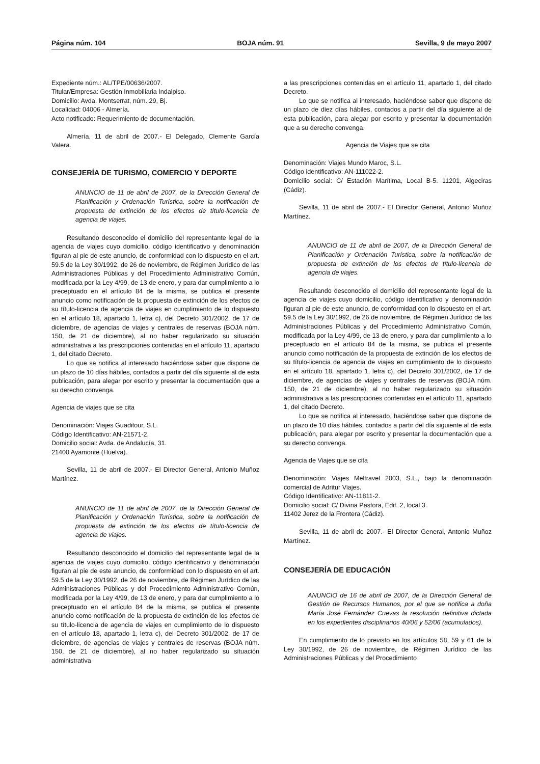Página núm. 104 BOJA núm. 91 Sevilla, 9 de mayo 2007
Expediente núm.: AL/TPE/00636/2007.
Titular/Empresa: Gestión Inmobiliaria Indalpiso.
Domicilio: Avda. Montserrat, núm. 29, Bj.
Localidad: 04006 - Almería.
Acto notificado: Requerimiento de documentación.
Almería, 11 de abril de 2007.- El Delegado, Clemente García Valera.
CONSEJERÍA DE TURISMO, COMERCIO Y DEPORTE
ANUNCIO de 11 de abril de 2007, de la Dirección General de Planificación y Ordenación Turística, sobre la notificación de propuesta de extinción de los efectos de título-licencia de agencia de viajes.
Resultando desconocido el domicilio del representante legal de la agencia de viajes cuyo domicilio, código identificativo y denominación figuran al pie de este anuncio, de conformidad con lo dispuesto en el art. 59.5 de la Ley 30/1992, de 26 de noviembre, de Régimen Jurídico de las Administraciones Públicas y del Procedimiento Administrativo Común, modificada por la Ley 4/99, de 13 de enero, y para dar cumplimiento a lo preceptuado en el artículo 84 de la misma, se publica el presente anuncio como notificación de la propuesta de extinción de los efectos de su título-licencia de agencia de viajes en cumplimiento de lo dispuesto en el artículo 18, apartado 1, letra c), del Decreto 301/2002, de 17 de diciembre, de agencias de viajes y centrales de reservas (BOJA núm. 150, de 21 de diciembre), al no haber regularizado su situación administrativa a las prescripciones contenidas en el artículo 11, apartado 1, del citado Decreto.
Lo que se notifica al interesado haciéndose saber que dispone de un plazo de 10 días hábiles, contados a partir del día siguiente al de esta publicación, para alegar por escrito y presentar la documentación que a su derecho convenga.
Agencia de viajes que se cita
Denominación: Viajes Guaditour, S.L.
Código Identificativo: AN-21571-2.
Domicilio social: Avda. de Andalucía, 31.
21400 Ayamonte (Huelva).
Sevilla, 11 de abril de 2007.- El Director General, Antonio Muñoz Martínez.
ANUNCIO de 11 de abril de 2007, de la Dirección General de Planificación y Ordenación Turística, sobre la notificación de propuesta de extinción de los efectos de título-licencia de agencia de viajes.
Resultando desconocido el domicilio del representante legal de la agencia de viajes cuyo domicilio, código identificativo y denominación figuran al pie de este anuncio, de conformidad con lo dispuesto en el art. 59.5 de la Ley 30/1992, de 26 de noviembre, de Régimen Jurídico de las Administraciones Públicas y del Procedimiento Administrativo Común, modificada por la Ley 4/99, de 13 de enero, y para dar cumplimiento a lo preceptuado en el artículo 84 de la misma, se publica el presente anuncio como notificación de la propuesta de extinción de los efectos de su título-licencia de agencia de viajes en cumplimiento de lo dispuesto en el artículo 18, apartado 1, letra c), del Decreto 301/2002, de 17 de diciembre, de agencias de viajes y centrales de reservas (BOJA núm. 150, de 21 de diciembre), al no haber regularizado su situación administrativa
a las prescripciones contenidas en el artículo 11, apartado 1, del citado Decreto.
Lo que se notifica al interesado, haciéndose saber que dispone de un plazo de diez días hábiles, contados a partir del día siguiente al de esta publicación, para alegar por escrito y presentar la documentación que a su derecho convenga.
Agencia de Viajes que se cita
Denominación: Viajes Mundo Maroc, S.L.
Código identificativo: AN-111022-2.
Domicilio social: C/ Estación Marítima, Local B-5. 11201, Algeciras (Cádiz).
Sevilla, 11 de abril de 2007.- El Director General, Antonio Muñoz Martínez.
ANUNCIO de 11 de abril de 2007, de la Dirección General de Planificación y Ordenación Turística, sobre la notificación de propuesta de extinción de los efectos de título-licencia de agencia de viajes.
Resultando desconocido el domicilio del representante legal de la agencia de viajes cuyo domicilio, código identificativo y denominación figuran al pie de este anuncio, de conformidad con lo dispuesto en el art. 59.5 de la Ley 30/1992, de 26 de noviembre, de Régimen Jurídico de las Administraciones Públicas y del Procedimiento Administrativo Común, modificada por la Ley 4/99, de 13 de enero, y para dar cumplimiento a lo preceptuado en el artículo 84 de la misma, se publica el presente anuncio como notificación de la propuesta de extinción de los efectos de su título-licencia de agencia de viajes en cumplimiento de lo dispuesto en el artículo 18, apartado 1, letra c), del Decreto 301/2002, de 17 de diciembre, de agencias de viajes y centrales de reservas (BOJA núm. 150, de 21 de diciembre), al no haber regularizado su situación administrativa a las prescripciones contenidas en el artículo 11, apartado 1, del citado Decreto.
Lo que se notifica al interesado, haciéndose saber que dispone de un plazo de 10 días hábiles, contados a partir del día siguiente al de esta publicación, para alegar por escrito y presentar la documentación que a su derecho convenga.
Agencia de Viajes que se cita
Denominación: Viajes Meltravel 2003, S.L., bajo la denominación comercial de Adritur Viajes.
Código Identificativo: AN-11811-2.
Domicilio social: C/ Divina Pastora, Edif. 2, local 3.
11402 Jerez de la Frontera (Cádiz).
Sevilla, 11 de abril de 2007.- El Director General, Antonio Muñoz Martínez.
CONSEJERÍA DE EDUCACIÓN
ANUNCIO de 16 de abril de 2007, de la Dirección General de Gestión de Recursos Humanos, por el que se notifica a doña María José Fernández Cuevas la resolución definitiva dictada en los expedientes disciplinarios 40/06 y 52/06 (acumulados).
En cumplimiento de lo previsto en los artículos 58, 59 y 61 de la Ley 30/1992, de 26 de noviembre, de Régimen Jurídico de las Administraciones Públicas y del Procedimiento